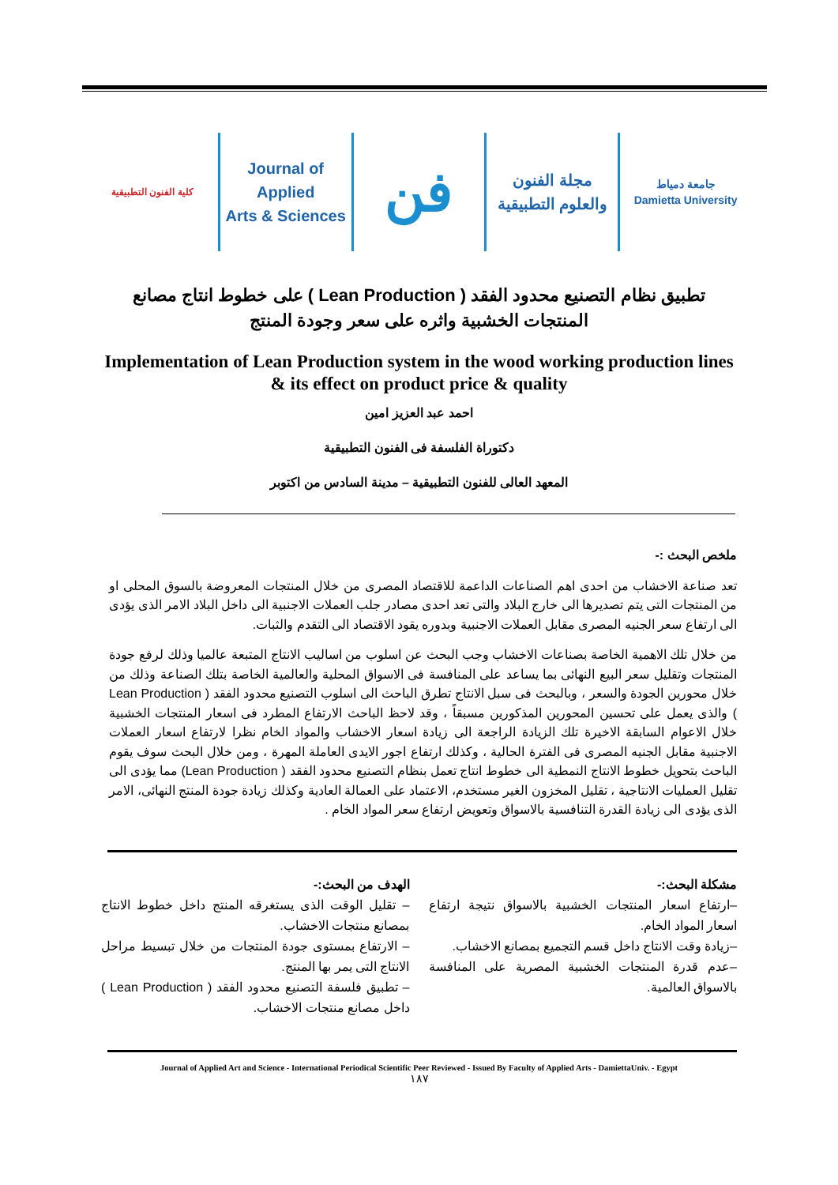كلية الفنون التطبيقية
Journal of Applied
Arts & Sciences
فن
مجلة الفنون
والعلوم التطبيقية
جامعة دمياط
Damietta University
تطبيق نظام التصنيع محدود الفقد ( Lean Production ) على خطوط انتاج مصانع المنتجات الخشبية واثره على سعر وجودة المنتج
Implementation of Lean Production system in the wood working production lines & its effect on product price & quality
احمد عبد العزيز امين
دكتوراة الفلسفة فى الفنون التطبيقية
المعهد العالى للفنون التطبيقية – مدينة السادس من اكتوبر
ملخص البحث :-
تعد صناعة الاخشاب من احدى اهم الصناعات الداعمة للاقتصاد المصرى من خلال المنتجات المعروضة بالسوق المحلى او من المنتجات التى يتم تصديرها الى خارج البلاد والتى تعد احدى مصادر جلب العملات الاجنبية الى داخل البلاد الامر الذى يؤدى الى ارتفاع سعر الجنيه المصرى مقابل العملات الاجنبية وبدوره يقود الاقتصاد الى التقدم والثبات.
من خلال تلك الاهمية الخاصة بصناعات الاخشاب وجب البحث عن اسلوب من اساليب الانتاج المتبعة عالميا وذلك لرفع جودة المنتجات وتقليل سعر البيع النهائى بما يساعد على المنافسة فى الاسواق المحلية والعالمية الخاصة بتلك الصناعة وذلك من خلال محورين الجودة والسعر ، وبالبحث فى سبل الانتاج تطرق الباحث الى اسلوب التصنيع محدود الفقد ( Lean Production ) والذى يعمل على تحسين المحورين المذكورين مسبقاً ، وقد لاحظ الباحث الارتفاع المطرد فى اسعار المنتجات الخشبية خلال الاعوام السابقة الاخيرة تلك الزيادة الراجعة الى زيادة اسعار الاخشاب والمواد الخام نظرا لارتفاع اسعار العملات الاجنبية مقابل الجنيه المصرى فى الفترة الحالية ، وكذلك ارتفاع اجور الايدى العاملة المهرة ، ومن خلال البحث سوف يقوم الباحث بتحويل خطوط الانتاج النمطية الى خطوط انتاج تعمل بنظام التصنيع محدود الفقد ( Lean Production) مما يؤدى الى تقليل العمليات الانتاجية ، تقليل المخزون الغير مستخدم، الاعتماد على العمالة العادية وكذلك زيادة جودة المنتج النهائى، الامر الذى يؤدى الى زيادة القدرة التنافسية بالاسواق وتعويض ارتفاع سعر المواد الخام .
مشكلة البحث:-
–ارتفاع اسعار المنتجات الخشبية بالاسواق نتيجة ارتفاع اسعار المواد الخام.
–زيادة وقت الانتاج داخل قسم التجميع بمصانع الاخشاب.
–عدم قدرة المنتجات الخشبية المصرية على المنافسة بالاسواق العالمية.
الهدف من البحث:-
– تقليل الوقت الذى يستغرقه المنتج داخل خطوط الانتاج بمصانع منتجات الاخشاب.
– الارتفاع بمستوى جودة المنتجات من خلال تبسيط مراحل الانتاج التى يمر بها المنتج.
– تطبيق فلسفة التصنيع محدود الفقد ( Lean Production ) داخل مصانع منتجات الاخشاب.
Journal of Applied Art and Science - International Periodical Scientific Peer Reviewed - Issued By Faculty of Applied Arts - DamiettaUniv. - Egypt
١٨٧